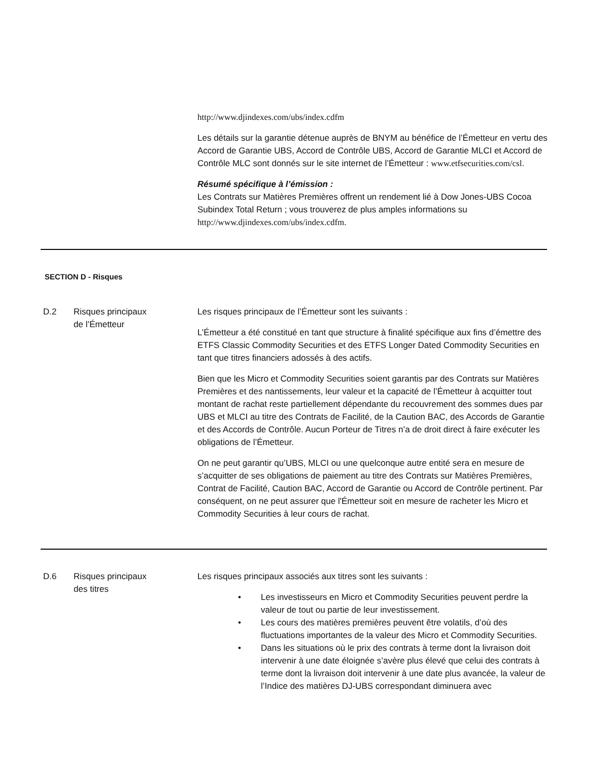http://www.djindexes.com/ubs/index.cdfm
Les détails sur la garantie détenue auprès de BNYM au bénéfice de l’Émetteur en vertu des Accord de Garantie UBS, Accord de Contrôle UBS, Accord de Garantie MLCI et Accord de Contrôle MLC sont donnés sur le site internet de l’Émetteur : www.etfsecurities.com/csl.
Résumé spécifique à l’émission :
Les Contrats sur Matières Premières offrent un rendement lié à Dow Jones-UBS Cocoa Subindex Total Return ; vous trouverez de plus amples informations su http://www.djindexes.com/ubs/index.cdfm.
SECTION D - Risques
D.2 Risques principaux
de l’Émetteur
Les risques principaux de l’Émetteur sont les suivants :
L’Émetteur a été constitué en tant que structure à finalité spécifique aux fins d’émettre des ETFS Classic Commodity Securities et des ETFS Longer Dated Commodity Securities en tant que titres financiers adossés à des actifs.
Bien que les Micro et Commodity Securities soient garantis par des Contrats sur Matières Premières et des nantissements, leur valeur et la capacité de l’Émetteur à acquitter tout montant de rachat reste partiellement dépendante du recouvrement des sommes dues par UBS et MLCI au titre des Contrats de Facilité, de la Caution BAC, des Accords de Garantie et des Accords de Contrôle. Aucun Porteur de Titres n’a de droit direct à faire exécuter les obligations de l’Émetteur.
On ne peut garantir qu’UBS, MLCI ou une quelconque autre entité sera en mesure de s’acquitter de ses obligations de paiement au titre des Contrats sur Matières Premières, Contrat de Facilité, Caution BAC, Accord de Garantie ou Accord de Contrôle pertinent. Par conséquent, on ne peut assurer que l'Émetteur soit en mesure de racheter les Micro et Commodity Securities à leur cours de rachat.
D.6 Risques principaux
des titres
Les risques principaux associés aux titres sont les suivants :
• Les investisseurs en Micro et Commodity Securities peuvent perdre la valeur de tout ou partie de leur investissement.
• Les cours des matières premières peuvent être volatils, d’où des fluctuations importantes de la valeur des Micro et Commodity Securities.
• Dans les situations où le prix des contrats à terme dont la livraison doit intervenir à une date éloignée s’avère plus élevé que celui des contrats à terme dont la livraison doit intervenir à une date plus avancée, la valeur de l’Indice des matières DJ-UBS correspondant diminuera avec